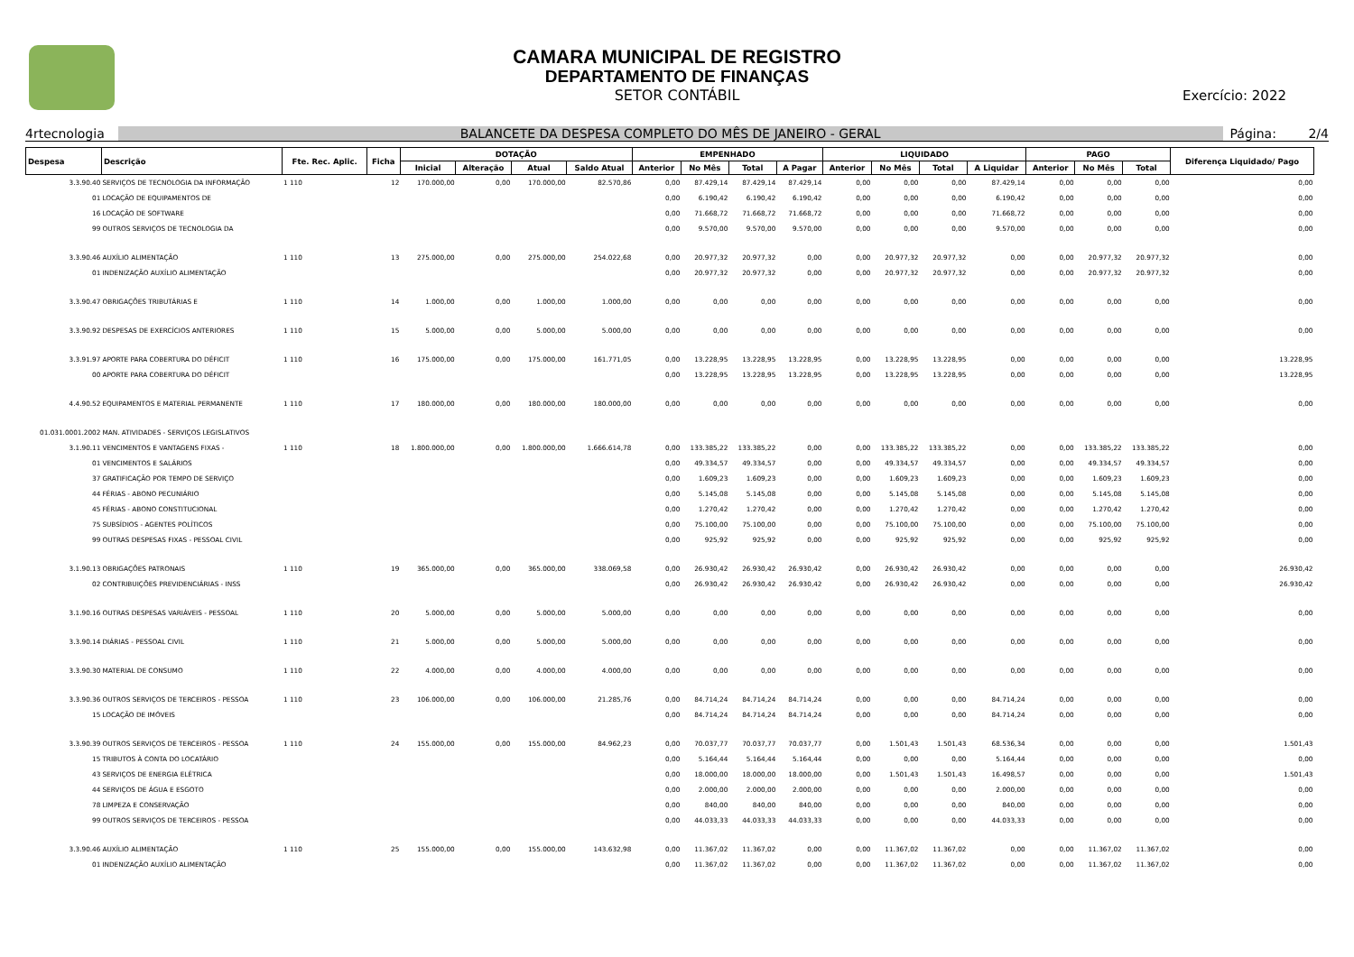CAMARA MUNICIPAL DE REGISTRO
DEPARTAMENTO DE FINANÇAS
SETOR CONTÁBIL
Exercício: 2022
4rtecnologia BALANCETE DA DESPESA COMPLETO DO MÊS DE JANEIRO - GERAL Página: 2/4
| Despesa | Descrição | Fte. Rec. Aplic. | Ficha | DOTAÇÃO | | | | EMPENHADO | | | | LIQUIDADO | | | | PAGO | | | Diferença Liquidado/ Pago |
| --- | --- | --- | --- | --- | --- | --- | --- | --- | --- | --- | --- | --- | --- | --- | --- | --- | --- | --- | --- |
| | | | | Inicial | Alteração | Atual | Saldo Atual | Anterior | No Mês | Total | A Pagar | Anterior | No Mês | Total | A Liquidar | Anterior | No Mês | Total | |
| 3.3.90.40 | SERVIÇOS DE TECNOLOGIA DA INFORMAÇÃO | 1 110 | 12 | 170.000,00 | 0,00 | 170.000,00 | 82.570,86 | 0,00 | 87.429,14 | 87.429,14 | 87.429,14 | 0,00 | 0,00 | 0,00 | 87.429,14 | 0,00 | 0,00 | 0,00 | 0,00 |
| 01 | LOCAÇÃO DE EQUIPAMENTOS DE | | | | | | | 0,00 | 6.190,42 | 6.190,42 | 6.190,42 | 0,00 | 0,00 | 0,00 | 6.190,42 | 0,00 | 0,00 | 0,00 | 0,00 |
| 16 | LOCAÇÃO DE SOFTWARE | | | | | | | 0,00 | 71.668,72 | 71.668,72 | 71.668,72 | 0,00 | 0,00 | 0,00 | 71.668,72 | 0,00 | 0,00 | 0,00 | 0,00 |
| 99 | OUTROS SERVIÇOS DE TECNOLOGIA DA | | | | | | | 0,00 | 9.570,00 | 9.570,00 | 9.570,00 | 0,00 | 0,00 | 0,00 | 9.570,00 | 0,00 | 0,00 | 0,00 | 0,00 |
| 3.3.90.46 | AUXÍLIO ALIMENTAÇÃO | 1 110 | 13 | 275.000,00 | 0,00 | 275.000,00 | 254.022,68 | 0,00 | 20.977,32 | 20.977,32 | 0,00 | 0,00 | 20.977,32 | 20.977,32 | 0,00 | 0,00 | 20.977,32 | 20.977,32 | 0,00 |
| 01 | INDENIZAÇÃO AUXÍLIO ALIMENTAÇÃO | | | | | | | 0,00 | 20.977,32 | 20.977,32 | 0,00 | 0,00 | 20.977,32 | 20.977,32 | 0,00 | 0,00 | 20.977,32 | 20.977,32 | 0,00 |
| 3.3.90.47 | OBRIGAÇÕES TRIBUTÁRIAS E | 1 110 | 14 | 1.000,00 | 0,00 | 1.000,00 | 1.000,00 | 0,00 | 0,00 | 0,00 | 0,00 | 0,00 | 0,00 | 0,00 | 0,00 | 0,00 | 0,00 | 0,00 | 0,00 |
| 3.3.90.92 | DESPESAS DE EXERCÍCIOS ANTERIORES | 1 110 | 15 | 5.000,00 | 0,00 | 5.000,00 | 5.000,00 | 0,00 | 0,00 | 0,00 | 0,00 | 0,00 | 0,00 | 0,00 | 0,00 | 0,00 | 0,00 | 0,00 | 0,00 |
| 3.3.91.97 | APORTE PARA COBERTURA DO DÉFICIT | 1 110 | 16 | 175.000,00 | 0,00 | 175.000,00 | 161.771,05 | 0,00 | 13.228,95 | 13.228,95 | 13.228,95 | 0,00 | 13.228,95 | 13.228,95 | 0,00 | 0,00 | 0,00 | 0,00 | 13.228,95 |
| 00 | APORTE PARA COBERTURA DO DÉFICIT | | | | | | | 0,00 | 13.228,95 | 13.228,95 | 13.228,95 | 0,00 | 13.228,95 | 13.228,95 | 0,00 | 0,00 | 0,00 | 0,00 | 13.228,95 |
| 4.4.90.52 | EQUIPAMENTOS E MATERIAL PERMANENTE | 1 110 | 17 | 180.000,00 | 0,00 | 180.000,00 | 180.000,00 | 0,00 | 0,00 | 0,00 | 0,00 | 0,00 | 0,00 | 0,00 | 0,00 | 0,00 | 0,00 | 0,00 | 0,00 |
| 01.031.0001.2002 | MAN. ATIVIDADES - SERVIÇOS LEGISLATIVOS | | | | | | | | | | | | | | | | | | |
| 3.1.90.11 | VENCIMENTOS E VANTAGENS FIXAS - | 1 110 | 18 | 1.800.000,00 | 0,00 | 1.800.000,00 | 1.666.614,78 | 0,00 | 133.385,22 | 133.385,22 | 0,00 | 0,00 | 133.385,22 | 133.385,22 | 0,00 | 0,00 | 133.385,22 | 133.385,22 | 0,00 |
| 01 | VENCIMENTOS E SALÁRIOS | | | | | | | 0,00 | 49.334,57 | 49.334,57 | 0,00 | 0,00 | 49.334,57 | 49.334,57 | 0,00 | 0,00 | 49.334,57 | 49.334,57 | 0,00 |
| 37 | GRATIFICAÇÃO POR TEMPO DE SERVIÇO | | | | | | | 0,00 | 1.609,23 | 1.609,23 | 0,00 | 0,00 | 1.609,23 | 1.609,23 | 0,00 | 0,00 | 1.609,23 | 1.609,23 | 0,00 |
| 44 | FÉRIAS - ABONO PECUNIÁRIO | | | | | | | 0,00 | 5.145,08 | 5.145,08 | 0,00 | 0,00 | 5.145,08 | 5.145,08 | 0,00 | 0,00 | 5.145,08 | 5.145,08 | 0,00 |
| 45 | FÉRIAS - ABONO CONSTITUCIONAL | | | | | | | 0,00 | 1.270,42 | 1.270,42 | 0,00 | 0,00 | 1.270,42 | 1.270,42 | 0,00 | 0,00 | 1.270,42 | 1.270,42 | 0,00 |
| 75 | SUBSÍDIOS - AGENTES POLÍTICOS | | | | | | | 0,00 | 75.100,00 | 75.100,00 | 0,00 | 0,00 | 75.100,00 | 75.100,00 | 0,00 | 0,00 | 75.100,00 | 75.100,00 | 0,00 |
| 99 | OUTRAS DESPESAS FIXAS - PESSOAL CIVIL | | | | | | | 0,00 | 925,92 | 925,92 | 0,00 | 0,00 | 925,92 | 925,92 | 0,00 | 0,00 | 925,92 | 925,92 | 0,00 |
| 3.1.90.13 | OBRIGAÇÕES PATRONAIS | 1 110 | 19 | 365.000,00 | 0,00 | 365.000,00 | 338.069,58 | 0,00 | 26.930,42 | 26.930,42 | 26.930,42 | 0,00 | 26.930,42 | 26.930,42 | 0,00 | 0,00 | 0,00 | 0,00 | 26.930,42 |
| 02 | CONTRIBUIÇÕES PREVIDENCIÁRIAS - INSS | | | | | | | 0,00 | 26.930,42 | 26.930,42 | 26.930,42 | 0,00 | 26.930,42 | 26.930,42 | 0,00 | 0,00 | 0,00 | 0,00 | 26.930,42 |
| 3.1.90.16 | OUTRAS DESPESAS VARIÁVEIS - PESSOAL | 1 110 | 20 | 5.000,00 | 0,00 | 5.000,00 | 5.000,00 | 0,00 | 0,00 | 0,00 | 0,00 | 0,00 | 0,00 | 0,00 | 0,00 | 0,00 | 0,00 | 0,00 | 0,00 |
| 3.3.90.14 | DIÁRIAS - PESSOAL CIVIL | 1 110 | 21 | 5.000,00 | 0,00 | 5.000,00 | 5.000,00 | 0,00 | 0,00 | 0,00 | 0,00 | 0,00 | 0,00 | 0,00 | 0,00 | 0,00 | 0,00 | 0,00 | 0,00 |
| 3.3.90.30 | MATERIAL DE CONSUMO | 1 110 | 22 | 4.000,00 | 0,00 | 4.000,00 | 4.000,00 | 0,00 | 0,00 | 0,00 | 0,00 | 0,00 | 0,00 | 0,00 | 0,00 | 0,00 | 0,00 | 0,00 | 0,00 |
| 3.3.90.36 | OUTROS SERVIÇOS DE TERCEIROS - PESSOA | 1 110 | 23 | 106.000,00 | 0,00 | 106.000,00 | 21.285,76 | 0,00 | 84.714,24 | 84.714,24 | 84.714,24 | 0,00 | 0,00 | 0,00 | 84.714,24 | 0,00 | 0,00 | 0,00 | 0,00 |
| 15 | LOCAÇÃO DE IMÓVEIS | | | | | | | 0,00 | 84.714,24 | 84.714,24 | 84.714,24 | 0,00 | 0,00 | 0,00 | 84.714,24 | 0,00 | 0,00 | 0,00 | 0,00 |
| 3.3.90.39 | OUTROS SERVIÇOS DE TERCEIROS - PESSOA | 1 110 | 24 | 155.000,00 | 0,00 | 155.000,00 | 84.962,23 | 0,00 | 70.037,77 | 70.037,77 | 70.037,77 | 0,00 | 1.501,43 | 1.501,43 | 68.536,34 | 0,00 | 0,00 | 0,00 | 1.501,43 |
| 15 | TRIBUTOS À CONTA DO LOCATÁRIO | | | | | | | 0,00 | 5.164,44 | 5.164,44 | 5.164,44 | 0,00 | 0,00 | 0,00 | 5.164,44 | 0,00 | 0,00 | 0,00 | 0,00 |
| 43 | SERVIÇOS DE ENERGIA ELÉTRICA | | | | | | | 0,00 | 18.000,00 | 18.000,00 | 18.000,00 | 0,00 | 1.501,43 | 1.501,43 | 16.498,57 | 0,00 | 0,00 | 0,00 | 1.501,43 |
| 44 | SERVIÇOS DE ÁGUA E ESGOTO | | | | | | | 0,00 | 2.000,00 | 2.000,00 | 2.000,00 | 0,00 | 0,00 | 0,00 | 2.000,00 | 0,00 | 0,00 | 0,00 | 0,00 |
| 78 | LIMPEZA E CONSERVAÇÃO | | | | | | | 0,00 | 840,00 | 840,00 | 840,00 | 0,00 | 0,00 | 0,00 | 840,00 | 0,00 | 0,00 | 0,00 | 0,00 |
| 99 | OUTROS SERVIÇOS DE TERCEIROS - PESSOA | | | | | | | 0,00 | 44.033,33 | 44.033,33 | 44.033,33 | 0,00 | 0,00 | 0,00 | 44.033,33 | 0,00 | 0,00 | 0,00 | 0,00 |
| 3.3.90.46 | AUXÍLIO ALIMENTAÇÃO | 1 110 | 25 | 155.000,00 | 0,00 | 155.000,00 | 143.632,98 | 0,00 | 11.367,02 | 11.367,02 | 0,00 | 0,00 | 11.367,02 | 11.367,02 | 0,00 | 0,00 | 11.367,02 | 11.367,02 | 0,00 |
| 01 | INDENIZAÇÃO AUXÍLIO ALIMENTAÇÃO | | | | | | | 0,00 | 11.367,02 | 11.367,02 | 0,00 | 0,00 | 11.367,02 | 11.367,02 | 0,00 | 0,00 | 11.367,02 | 11.367,02 | 0,00 |